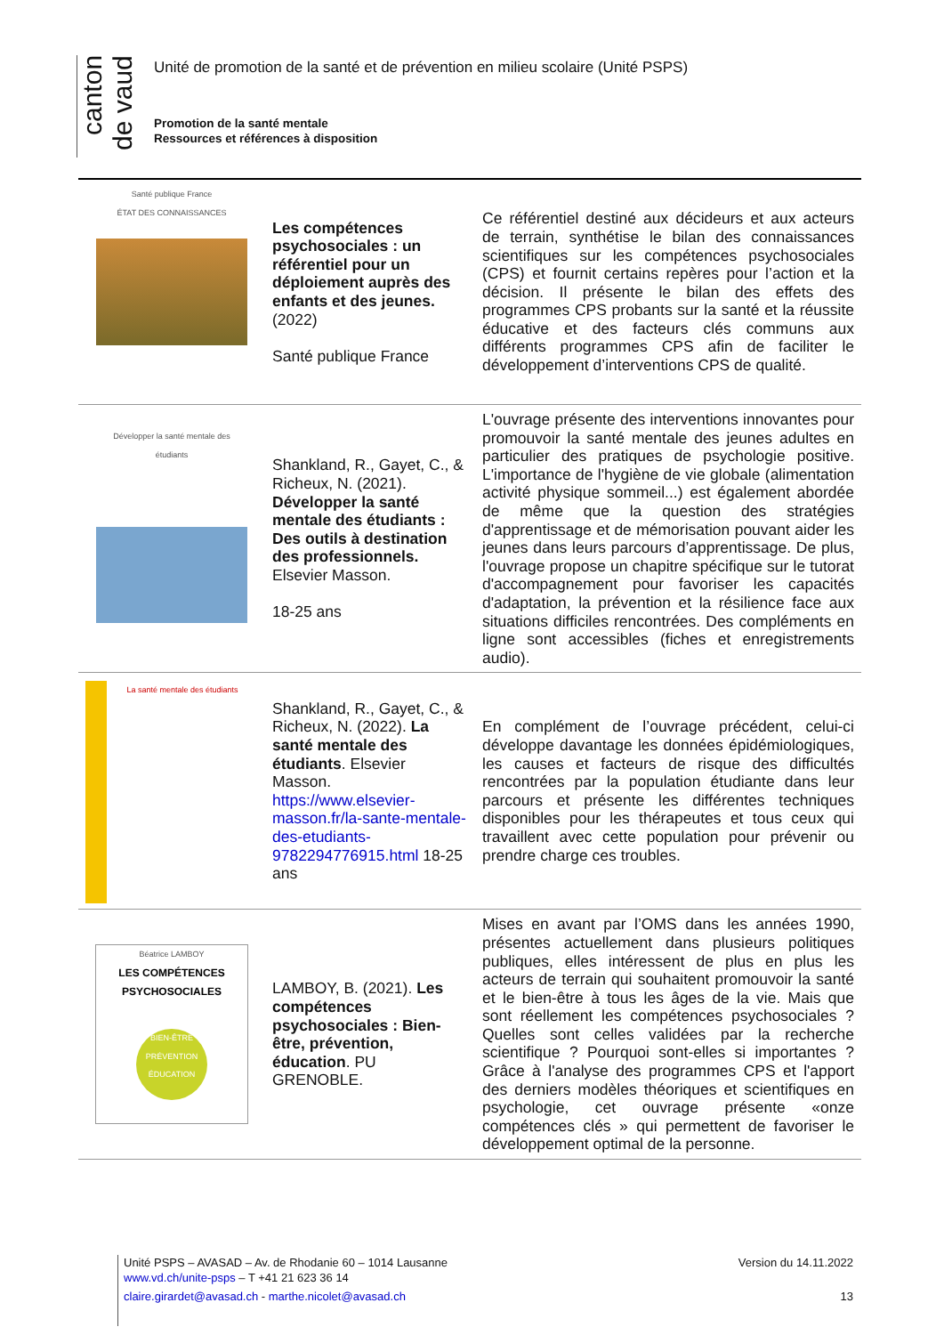canton de vaud
Unité de promotion de la santé et de prévention en milieu scolaire (Unité PSPS)
Promotion de la santé mentale
Ressources et références à disposition
| Santé publique France ÉTAT DES CONNAISSANCES | Les compétences psychosociales : un référentiel pour un déploiement auprès des enfants et des jeunes. (2022) Santé publique France | Ce référentiel destiné aux décideurs et aux acteurs de terrain, synthétise le bilan des connaissances scientifiques sur les compétences psychosociales (CPS) et fournit certains repères pour l’action et la décision. Il présente le bilan des effets des programmes CPS probants sur la santé et la réussite éducative et des facteurs clés communs aux différents programmes CPS afin de faciliter le développement d’interventions CPS de qualité. |
| Développer la santé mentale des étudiants | Shankland, R., Gayet, C., & Richeux, N. (2021). Développer la santé mentale des étudiants : Des outils à destination des professionnels. Elsevier Masson. 18-25 ans | L'ouvrage présente des interventions innovantes pour promouvoir la santé mentale des jeunes adultes en particulier des pratiques de psychologie positive. L'importance de l'hygiène de vie globale (alimentation activité physique sommeil...) est également abordée de même que la question des stratégies d'apprentissage et de mémorisation pouvant aider les jeunes dans leurs parcours d’apprentissage. De plus, l'ouvrage propose un chapitre spécifique sur le tutorat d'accompagnement pour favoriser les capacités d'adaptation, la prévention et la résilience face aux situations difficiles rencontrées. Des compléments en ligne sont accessibles (fiches et enregistrements audio). |
| La santé mentale des étudiants | Shankland, R., Gayet, C., & Richeux, N. (2022). La santé mentale des étudiants . Elsevier Masson. https://www.elsevier-masson.fr/la-sante-mentale-des-etudiants-9782294776915.html 18-25 ans | En complément de l’ouvrage précédent, celui-ci développe davantage les données épidémiologiques, les causes et facteurs de risque des difficultés rencontrées par la population étudiante dans leur parcours et présente les différentes techniques disponibles pour les thérapeutes et tous ceux qui travaillent avec cette population pour prévenir ou prendre charge ces troubles. |
| Béatrice LAMBOY LES COMPÉTENCES PSYCHOSOCIALES BIEN-ÊTRE PRÉVENTION ÉDUCATION | LAMBOY, B. (2021). Les compétences psychosociales : Bien-être, prévention, éducation . PU GRENOBLE. | Mises en avant par l’OMS dans les années 1990, présentes actuellement dans plusieurs politiques publiques, elles intéressent de plus en plus les acteurs de terrain qui souhaitent promouvoir la santé et le bien-être à tous les âges de la vie. Mais que sont réellement les compétences psychosociales ? Quelles sont celles validées par la recherche scientifique ? Pourquoi sont-elles si importantes ? Grâce à l'analyse des programmes CPS et l'apport des derniers modèles théoriques et scientifiques en psychologie, cet ouvrage présente «onze compétences clés » qui permettent de favoriser le développement optimal de la personne. |
Unité PSPS – AVASAD – Av. de Rhodanie 60 – 1014 Lausanne Version du 14.11.2022
www.vd.ch/unite-psps – T +41 21 623 36 14
claire.girardet@avasad.ch - marthe.nicolet@avasad.ch 13